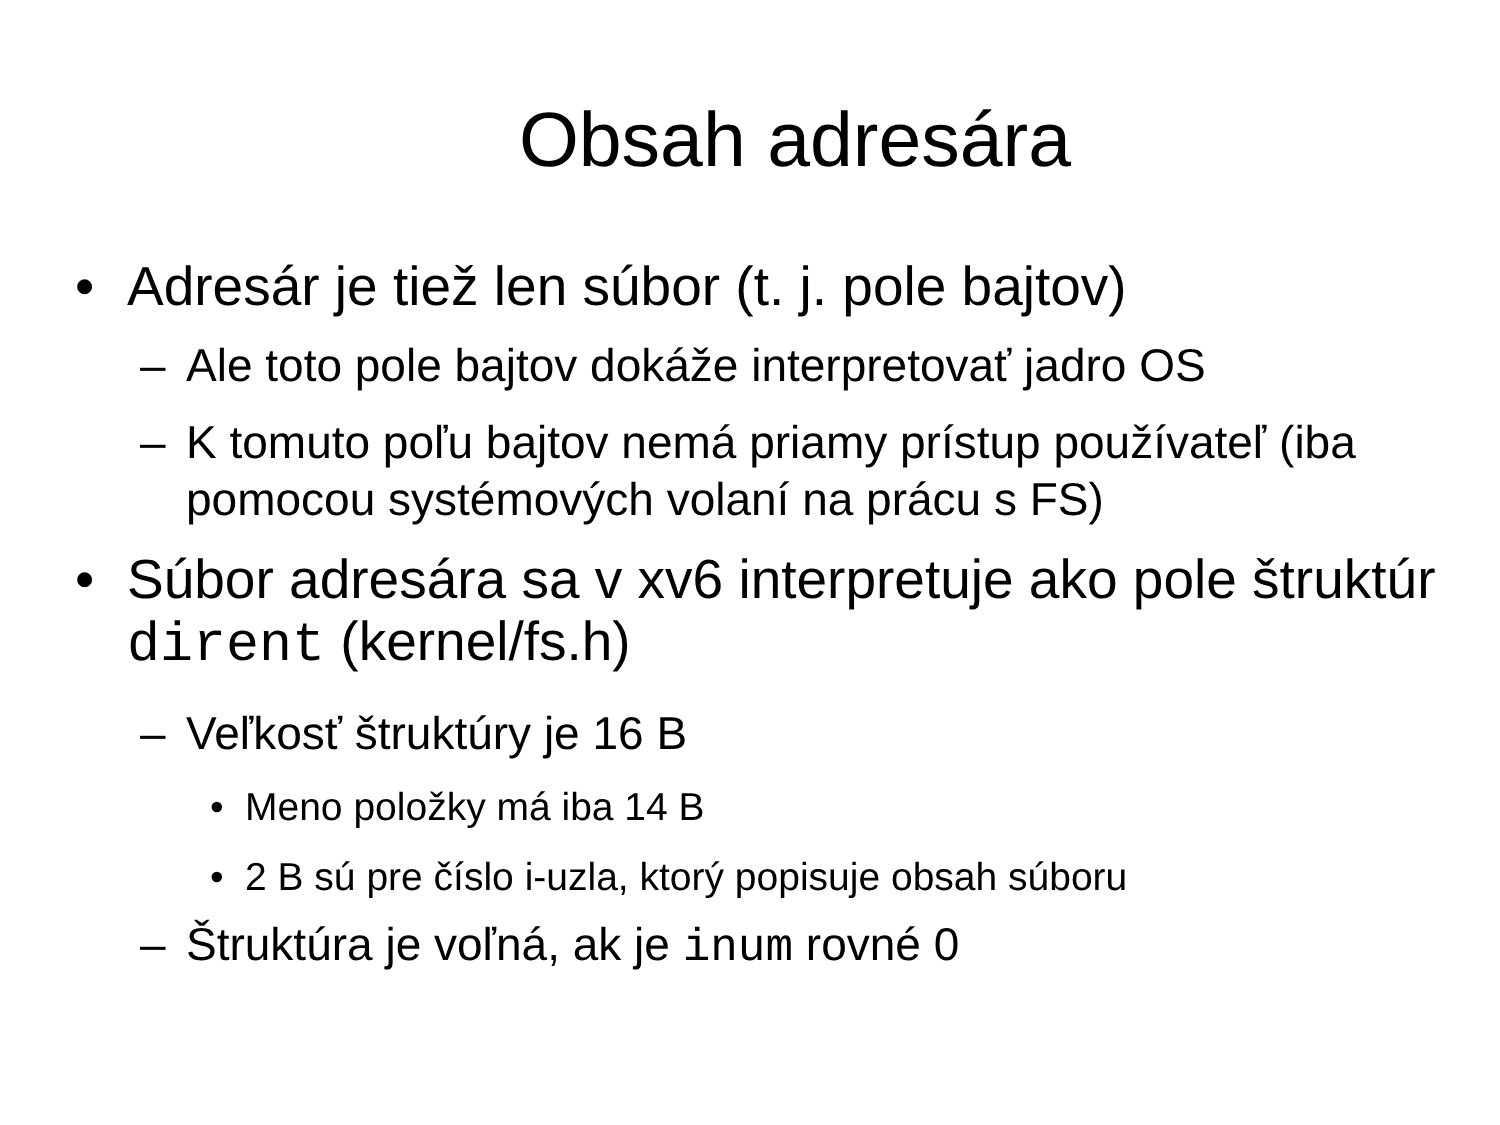Obsah adresára
• Adresár je tiež len súbor (t. j. pole bajtov)
– Ale toto pole bajtov dokáže interpretovať jadro OS
– K tomuto poľu bajtov nemá priamy prístup používateľ (iba pomocou systémových volaní na prácu s FS)
• Súbor adresára sa v xv6 interpretuje ako pole štruktúr dirent (kernel/fs.h)
– Veľkosť štruktúry je 16 B
• Meno položky má iba 14 B
• 2 B sú pre číslo i-uzla, ktorý popisuje obsah súboru
– Štruktúra je voľná, ak je inum rovné 0